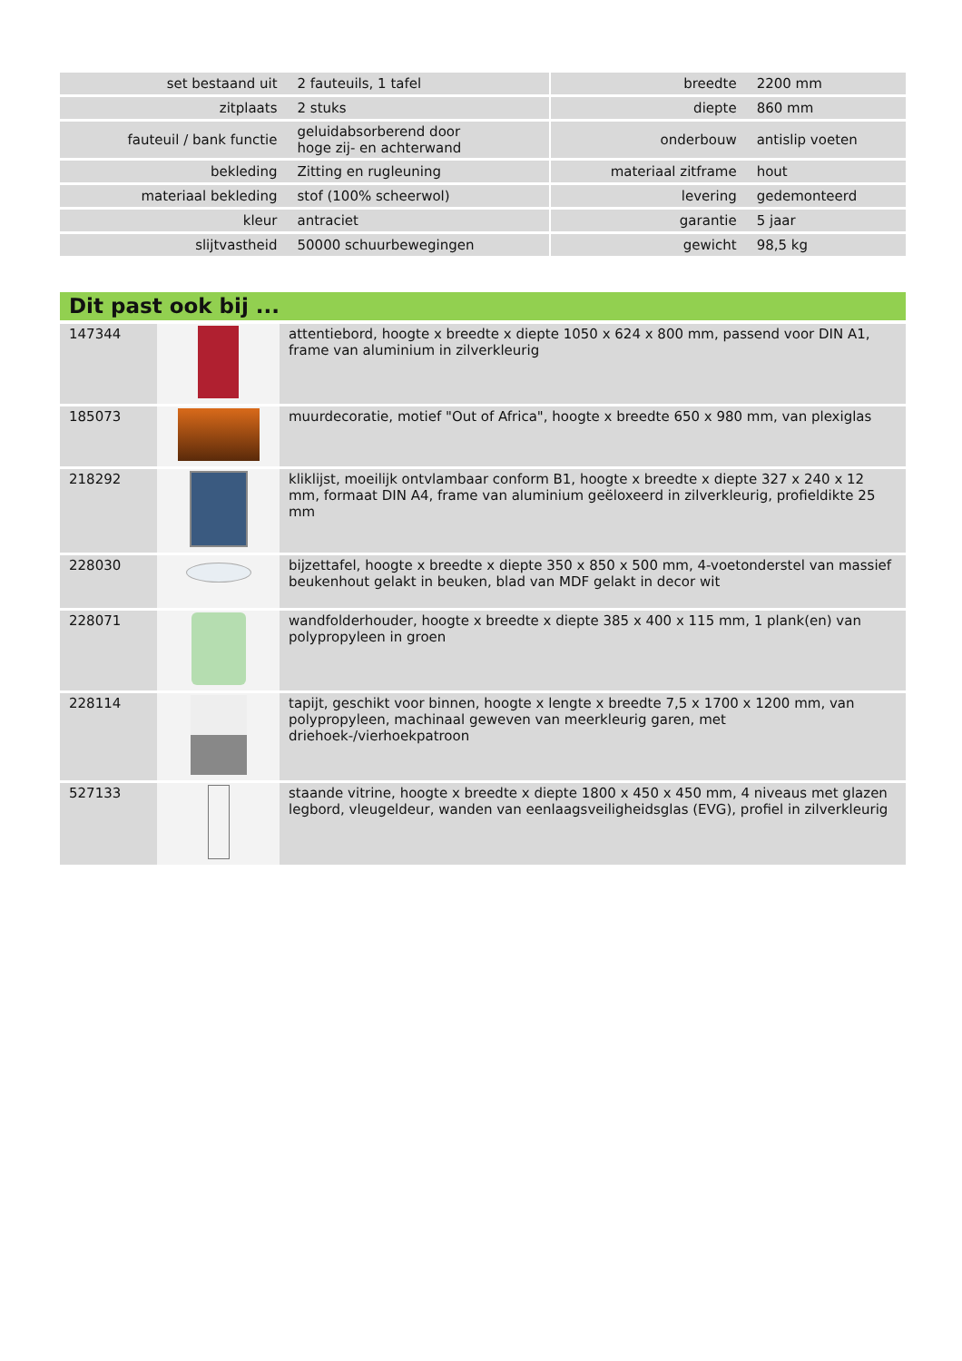| set bestaand uit | 2 fauteuils, 1 tafel | | breedte | 2200 mm |
| zitplaats | 2 stuks | | diepte | 860 mm |
| fauteuil / bank functie | geluidabsorberend door hoge zij- en achterwand | | onderbouw | antislip voeten |
| bekleding | Zitting en rugleuning | | materiaal zitframe | hout |
| materiaal bekleding | stof (100% scheerwol) | | levering | gedemonteerd |
| kleur | antraciet | | garantie | 5 jaar |
| slijtvastheid | 50000 schuurbewegingen | | gewicht | 98,5 kg |
Dit past ook bij ...
| 147344 | | attentiebord, hoogte x breedte x diepte 1050 x 624 x 800 mm, passend voor DIN A1, frame van aluminium in zilverkleurig |
| 185073 | | muurdecoratie, motief "Out of Africa", hoogte x breedte 650 x 980 mm, van plexiglas |
| 218292 | | kliklijst, moeilijk ontvlambaar conform B1, hoogte x breedte x diepte 327 x 240 x 12 mm, formaat DIN A4, frame van aluminium geëloxeerd in zilverkleurig, profieldikte 25 mm |
| 228030 | | bijzettafel, hoogte x breedte x diepte 350 x 850 x 500 mm, 4-voetonderstel van massief beukenhout gelakt in beuken, blad van MDF gelakt in decor wit |
| 228071 | | wandfolderhouder, hoogte x breedte x diepte 385 x 400 x 115 mm, 1 plank(en) van polypropyleen in groen |
| 228114 | | tapijt, geschikt voor binnen, hoogte x lengte x breedte 7,5 x 1700 x 1200 mm, van polypropyleen, machinaal geweven van meerkleurig garen, met driehoek-/vierhoekpatroon |
| 527133 | | staande vitrine, hoogte x breedte x diepte 1800 x 450 x 450 mm, 4 niveaus met glazen legbord, vleugeldeur, wanden van eenlaagsveiligheidsglas (EVG), profiel in zilverkleurig |